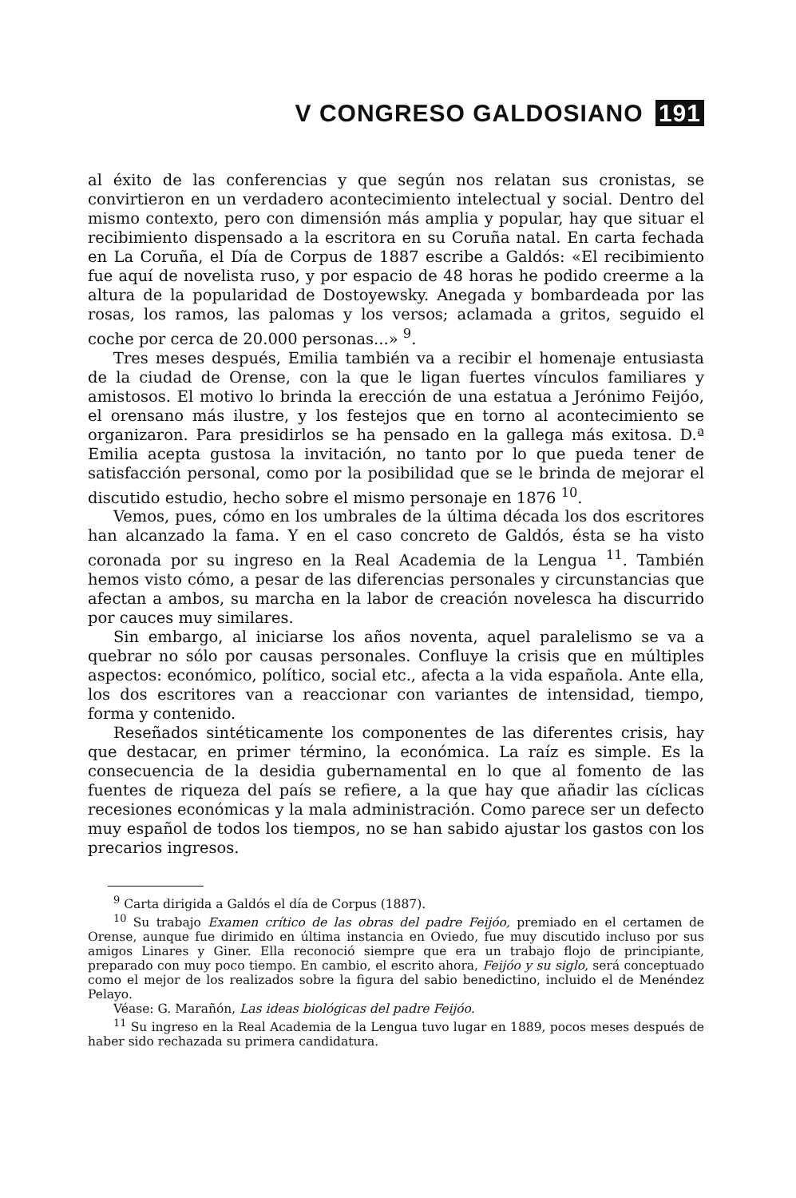V CONGRESO GALDOSIANO 191
al éxito de las conferencias y que según nos relatan sus cronistas, se convirtieron en un verdadero acontecimiento intelectual y social. Dentro del mismo contexto, pero con dimensión más amplia y popular, hay que situar el recibimiento dispensado a la escritora en su Coruña natal. En carta fechada en La Coruña, el Día de Corpus de 1887 escribe a Galdós: «El recibimiento fue aquí de novelista ruso, y por espacio de 48 horas he podido creerme a la altura de la popularidad de Dostoyewsky. Anegada y bombardeada por las rosas, los ramos, las palomas y los versos; aclamada a gritos, seguido el coche por cerca de 20.000 personas...» <sup>9</sup>.
Tres meses después, Emilia también va a recibir el homenaje entusiasta de la ciudad de Orense, con la que le ligan fuertes vínculos familiares y amistosos. El motivo lo brinda la erección de una estatua a Jerónimo Feijóo, el orensano más ilustre, y los festejos que en torno al acontecimiento se organizaron. Para presidirlos se ha pensado en la gallega más exitosa. D.ª Emilia acepta gustosa la invitación, no tanto por lo que pueda tener de satisfacción personal, como por la posibilidad que se le brinda de mejorar el discutido estudio, hecho sobre el mismo personaje en 1876 <sup>10</sup>.
Vemos, pues, cómo en los umbrales de la última década los dos escritores han alcanzado la fama. Y en el caso concreto de Galdós, ésta se ha visto coronada por su ingreso en la Real Academia de la Lengua <sup>11</sup>. También hemos visto cómo, a pesar de las diferencias personales y circunstancias que afectan a ambos, su marcha en la labor de creación novelesca ha discurrido por cauces muy similares.
Sin embargo, al iniciarse los años noventa, aquel paralelismo se va a quebrar no sólo por causas personales. Confluye la crisis que en múltiples aspectos: económico, político, social etc., afecta a la vida española. Ante ella, los dos escritores van a reaccionar con variantes de intensidad, tiempo, forma y contenido.
Reseñados sintéticamente los componentes de las diferentes crisis, hay que destacar, en primer término, la económica. La raíz es simple. Es la consecuencia de la desidia gubernamental en lo que al fomento de las fuentes de riqueza del país se refiere, a la que hay que añadir las cíclicas recesiones económicas y la mala administración. Como parece ser un defecto muy español de todos los tiempos, no se han sabido ajustar los gastos con los precarios ingresos.
<sup>9</sup> Carta dirigida a Galdós el día de Corpus (1887).
<sup>10</sup> Su trabajo Examen crítico de las obras del padre Feijóo, premiado en el certamen de Orense, aunque fue dirimido en última instancia en Oviedo, fue muy discutido incluso por sus amigos Linares y Giner. Ella reconoció siempre que era un trabajo flojo de principiante, preparado con muy poco tiempo. En cambio, el escrito ahora, Feijóo y su siglo, será conceptuado como el mejor de los realizados sobre la figura del sabio benedictino, incluido el de Menéndez Pelayo.
Véase: G. Marañón, Las ideas biológicas del padre Feijóo.
<sup>11</sup> Su ingreso en la Real Academia de la Lengua tuvo lugar en 1889, pocos meses después de haber sido rechazada su primera candidatura.